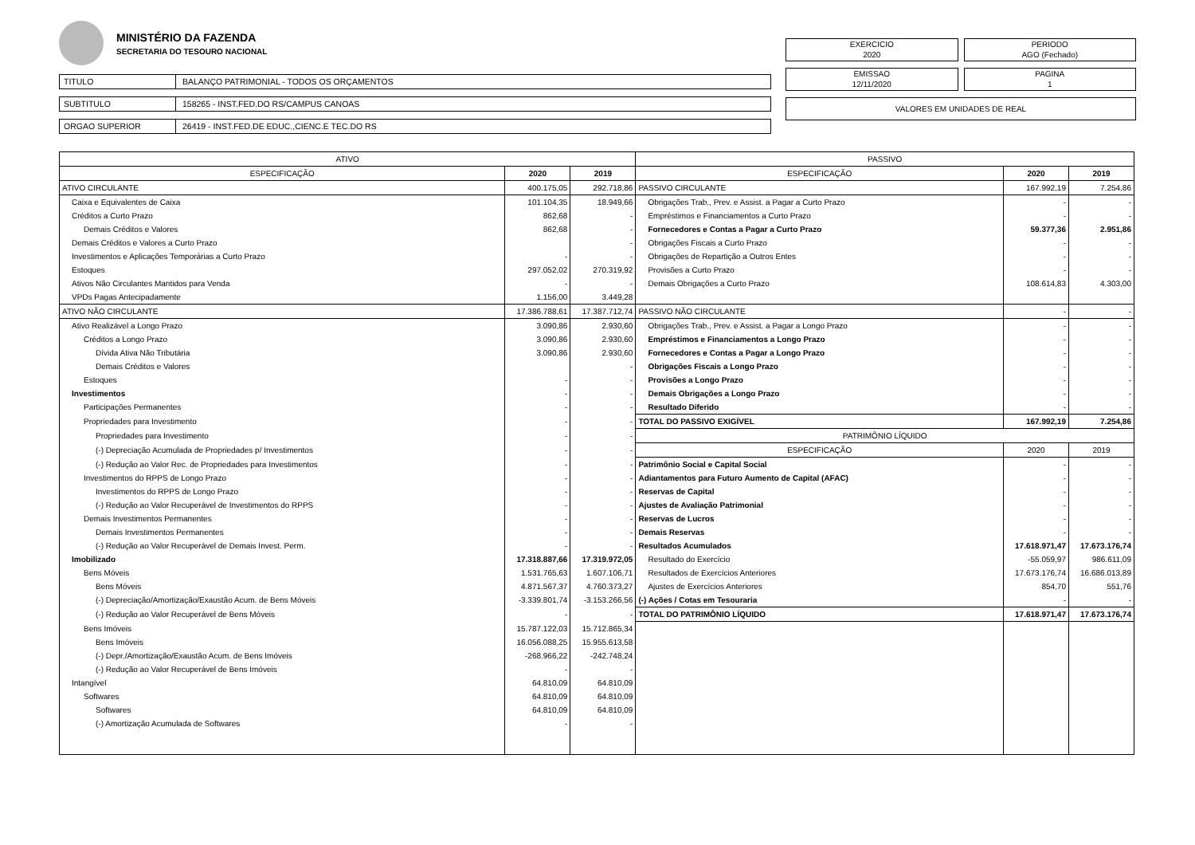MINISTÉRIO DA FAZENDA
SECRETARIA DO TESOURO NACIONAL
TITULO BALANÇO PATRIMONIAL - TODOS OS ORÇAMENTOS
SUBTITULO 158265 - INST.FED.DO RS/CAMPUS CANOAS
ORGAO SUPERIOR 26419 - INST.FED.DE EDUC.,CIENC.E TEC.DO RS
EXERCICIO
2020
PERIODO
AGO (Fechado)
EMISSAO
12/11/2020
PAGINA
1
VALORES EM UNIDADES DE REAL
| ATIVO | | | PASSIVO | | |
| --- | --- | --- | --- | --- | --- |
| ESPECIFICAÇÃO | 2020 | 2019 | ESPECIFICAÇÃO | 2020 | 2019 |
| ATIVO CIRCULANTE | 400.175,05 | 292.718,86 | PASSIVO CIRCULANTE | 167.992,19 | 7.254,86 |
| Caixa e Equivalentes de Caixa | 101.104,35 | 18.949,66 | Obrigações Trab., Prev. e Assist. a Pagar a Curto Prazo | - | - |
| Créditos a Curto Prazo | 862,68 | - | Empréstimos e Financiamentos a Curto Prazo | - | - |
| Demais Créditos e Valores | 862,68 | - | Fornecedores e Contas a Pagar a Curto Prazo | 59.377,36 | 2.951,86 |
| Demais Créditos e Valores a Curto Prazo | | - | Obrigações Fiscais a Curto Prazo | - | - |
| Investimentos e Aplicações Temporárias a Curto Prazo | - | - | Obrigações de Repartição a Outros Entes | - | - |
| Estoques | 297.052,02 | 270.319,92 | Provisões a Curto Prazo | - | - |
| Ativos Não Circulantes Mantidos para Venda | - | - | Demais Obrigações a Curto Prazo | 108.614,83 | 4.303,00 |
| VPDs Pagas Antecipadamente | 1.156,00 | 3.449,28 | | | |
| ATIVO NÃO CIRCULANTE | 17.386.788,61 | 17.387.712,74 | PASSIVO NÃO CIRCULANTE | - | - |
| Ativo Realizável a Longo Prazo | 3.090,86 | 2.930,60 | Obrigações Trab., Prev. e Assist. a Pagar a Longo Prazo | - | - |
| Créditos a Longo Prazo | 3.090,86 | 2.930,60 | Empréstimos e Financiamentos a Longo Prazo | - | - |
| Dívida Ativa Não Tributária | 3.090,86 | 2.930,60 | Fornecedores e Contas a Pagar a Longo Prazo | - | - |
| Demais Créditos e Valores | | - | Obrigações Fiscais a Longo Prazo | - | - |
| Estoques | - | - | Provisões a Longo Prazo | - | - |
| Investimentos | - | - | Demais Obrigações a Longo Prazo | - | - |
| Participações Permanentes | - | - | Resultado Diferido | - | - |
| Propriedades para Investimento | - | - | TOTAL DO PASSIVO EXIGÍVEL | 167.992,19 | 7.254,86 |
| Propriedades para Investimento | - | - | PATRIMÔNIO LÍQUIDO | | |
| (-) Depreciação Acumulada de Propriedades p/ Investimentos | - | - | ESPECIFICAÇÃO | 2020 | 2019 |
| (-) Redução ao Valor Rec. de Propriedades para Investimentos | - | - | Patrimônio Social e Capital Social | - | - |
| Investimentos do RPPS de Longo Prazo | - | - | Adiantamentos para Futuro Aumento de Capital (AFAC) | - | - |
| Investimentos do RPPS de Longo Prazo | - | - | Reservas de Capital | - | - |
| (-) Redução ao Valor Recuperável de Investimentos do RPPS | - | - | Ajustes de Avaliação Patrimonial | - | - |
| Demais Investimentos Permanentes | - | - | Reservas de Lucros | - | - |
| Demais Investimentos Permanentes | - | - | Demais Reservas | - | - |
| (-) Redução ao Valor Recuperável de Demais Invest. Perm. | - | - | Resultados Acumulados | 17.618.971,47 | 17.673.176,74 |
| Imobilizado | 17.318.887,66 | 17.319.972,05 | Resultado do Exercício | -55.059,97 | 986.611,09 |
| Bens Móveis | 1.531.765,63 | 1.607.106,71 | Resultados de Exercícios Anteriores | 17.673.176,74 | 16.686.013,89 |
| Bens Móveis | 4.871.567,37 | 4.760.373,27 | Ajustes de Exercícios Anteriores | 854,70 | 551,76 |
| (-) Depreciação/Amortização/Exaustão Acum. de Bens Móveis | -3.339.801,74 | -3.153.266,56 | (-) Ações / Cotas em Tesouraria | - | - |
| (-) Redução ao Valor Recuperável de Bens Móveis | - | - | TOTAL DO PATRIMÔNIO LÍQUIDO | 17.618.971,47 | 17.673.176,74 |
| Bens Imóveis | 15.787.122,03 | 15.712.865,34 | | | |
| Bens Imóveis | 16.056.088,25 | 15.955.613,58 | | | |
| (-) Depr./Amortização/Exaustão Acum. de Bens Imóveis | -268.966,22 | -242.748,24 | | | |
| (-) Redução ao Valor Recuperável de Bens Imóveis | - | - | | | |
| Intangível | 64.810,09 | 64.810,09 | | | |
| Softwares | 64.810,09 | 64.810,09 | | | |
| Softwares | 64.810,09 | 64.810,09 | | | |
| (-) Amortização Acumulada de Softwares | - | - | | | |